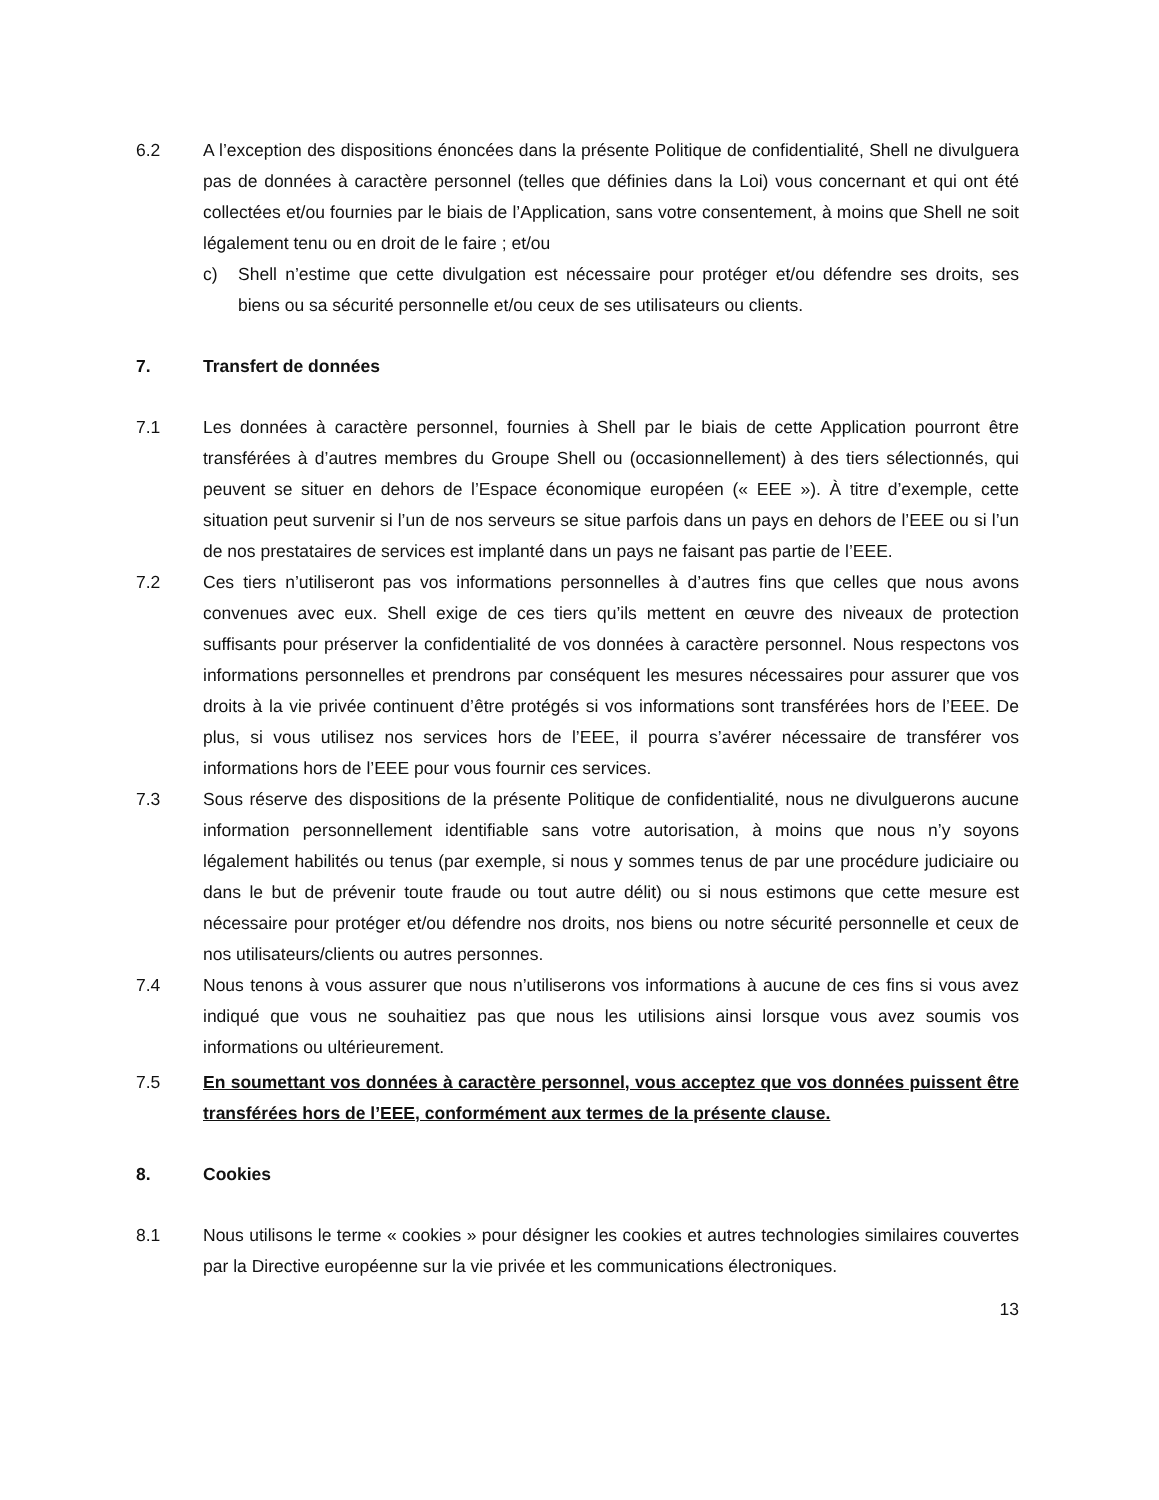6.2 A l’exception des dispositions énoncées dans la présente Politique de confidentialité, Shell ne divulguera pas de données à caractère personnel (telles que définies dans la Loi) vous concernant et qui ont été collectées et/ou fournies par le biais de l’Application, sans votre consentement, à moins que Shell ne soit légalement tenu ou en droit de le faire ; et/ou
c) Shell n’estime que cette divulgation est nécessaire pour protéger et/ou défendre ses droits, ses biens ou sa sécurité personnelle et/ou ceux de ses utilisateurs ou clients.
7. Transfert de données
7.1 Les données à caractère personnel, fournies à Shell par le biais de cette Application pourront être transférées à d’autres membres du Groupe Shell ou (occasionnellement) à des tiers sélectionnés, qui peuvent se situer en dehors de l’Espace économique européen (« EEE »). À titre d’exemple, cette situation peut survenir si l’un de nos serveurs se situe parfois dans un pays en dehors de l’EEE ou si l’un de nos prestataires de services est implanté dans un pays ne faisant pas partie de l’EEE.
7.2 Ces tiers n’utiliseront pas vos informations personnelles à d’autres fins que celles que nous avons convenues avec eux. Shell exige de ces tiers qu’ils mettent en œuvre des niveaux de protection suffisants pour préserver la confidentialité de vos données à caractère personnel. Nous respectons vos informations personnelles et prendrons par conséquent les mesures nécessaires pour assurer que vos droits à la vie privée continuent d’être protégés si vos informations sont transférées hors de l’EEE. De plus, si vous utilisez nos services hors de l’EEE, il pourra s’avérer nécessaire de transférer vos informations hors de l’EEE pour vous fournir ces services.
7.3 Sous réserve des dispositions de la présente Politique de confidentialité, nous ne divulguerons aucune information personnellement identifiable sans votre autorisation, à moins que nous n’y soyons légalement habilités ou tenus (par exemple, si nous y sommes tenus de par une procédure judiciaire ou dans le but de prévenir toute fraude ou tout autre délit) ou si nous estimons que cette mesure est nécessaire pour protéger et/ou défendre nos droits, nos biens ou notre sécurité personnelle et ceux de nos utilisateurs/clients ou autres personnes.
7.4 Nous tenons à vous assurer que nous n’utiliserons vos informations à aucune de ces fins si vous avez indiqué que vous ne souhaitiez pas que nous les utilisions ainsi lorsque vous avez soumis vos informations ou ultérieurement.
7.5 En soumettant vos données à caractère personnel, vous acceptez que vos données puissent être transférées hors de l’EEE, conformément aux termes de la présente clause.
8. Cookies
8.1 Nous utilisons le terme « cookies » pour désigner les cookies et autres technologies similaires couvertes par la Directive européenne sur la vie privée et les communications électroniques.
13